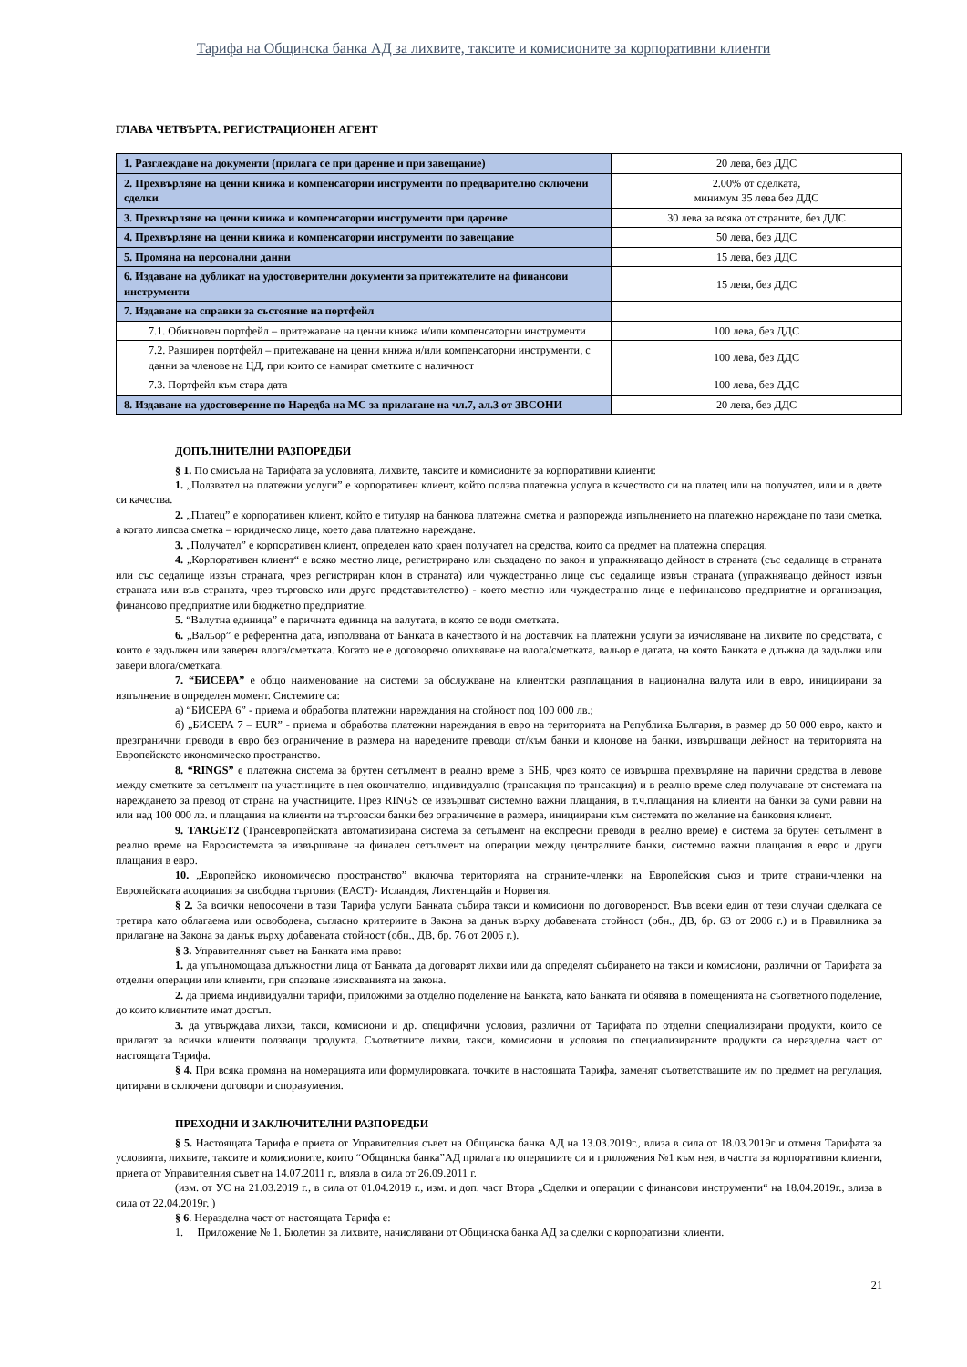Тарифа на Общинска банка АД за лихвите, таксите и комисионите за корпоративни клиенти
ГЛАВА ЧЕТВЪРТА. РЕГИСТРАЦИОНЕН АГЕНТ
| 1. Разглеждане на документи (прилага се при дарение и при завещание) | 20 лева, без ДДС |
| 2. Прехвърляне на ценни книжа и компенсаторни инструменти по предварително сключени сделки | 2.00% от сделката, минимум 35 лева без ДДС |
| 3. Прехвърляне на ценни книжа и компенсаторни инструменти при дарение | 30 лева за всяка от страните, без ДДС |
| 4. Прехвърляне на ценни книжа и компенсаторни инструменти по завещание | 50 лева, без ДДС |
| 5. Промяна на персонални данни | 15 лева, без ДДС |
| 6. Издаване на дубликат на удостоверителни документи за притежателите на финансови инструменти | 15 лева, без ДДС |
| 7. Издаване на справки за състояние на портфейл | |
| 7.1. Обикновен портфейл – притежаване на ценни книжа и/или компенсаторни инструменти | 100 лева, без ДДС |
| 7.2. Разширен портфейл – притежаване на ценни книжа и/или компенсаторни инструменти, с данни за членове на ЦД, при които се намират сметките с наличност | 100 лева, без ДДС |
| 7.3. Портфейл към стара дата | 100 лева, без ДДС |
| 8. Издаване на удостоверение по Наредба на МС за прилагане на чл.7, ал.3 от ЗВСОНИ | 20 лева, без ДДС |
ДОПЪЛНИТЕЛНИ РАЗПОРЕДБИ
§ 1. По смисъла на Тарифата за условията, лихвите, таксите и комисионите за корпоративни клиенти:
1. „Ползвател на платежни услуги” е корпоративен клиент, който ползва платежна услуга в качеството си на платец или на получател, или и в двете си качества.
2. „Платец” е корпоративен клиент, който е титуляр на банкова платежна сметка и разпорежда изпълнението на платежно нареждане по тази сметка, а когато липсва сметка – юридическо лице, което дава платежно нареждане.
3. „Получател” е корпоративен клиент, определен като краен получател на средства, които са предмет на платежна операция.
4. „Корпоративен клиент“ е всяко местно лице, регистрирано или създадено по закон и упражняващо дейност в страната (със седалище в страната или със седалище извън страната, чрез регистриран клон в страната) или чуждестранно лице със седалище извън страната (упражняващо дейност извън страната или във страната, чрез търговско или друго представителство) - което местно или чуждестранно лице е нефинансово предприятие и организация, финансово предприятие или бюджетно предприятие.
5. “Валутна единица” е паричната единица на валутата, в която се води сметката.
6. „Вальор” е референтна дата, използвана от Банката в качеството ѝ на доставчик на платежни услуги за изчисляване на лихвите по средствата, с които е задължен или заверен влога/сметката. Когато не е договорено олихвяване на влога/сметката, вальор е датата, на която Банката е длъжна да задължи или завери влога/сметката.
7. “БИСЕРА” е общо наименование на системи за обслужване на клиентски разплащания в национална валута или в евро, инициирани за изпълнение в определен момент. Системите са:
а) “БИСЕРА 6” - приема и обработва платежни нареждания на стойност под 100 000 лв.;
б) „БИСЕРА 7 – EUR” - приема и обработва платежни нареждания в евро на територията на Република България, в размер до 50 000 евро, както и презгранични преводи в евро без ограничение в размера на наредените преводи от/към банки и клонове на банки, извършващи дейност на територията на Европейското икономическо пространство.
8. “RINGS” е платежна система за брутен сетълмент в реално време в БНБ, чрез която се извършва прехвърляне на парични средства в левове между сметките за сетълмент на участниците в нея окончателно, индивидуално (трансакция по трансакция) и в реално време след получаване от системата на нареждането за превод от страна на участниците. През RINGS се извършват системно важни плащания, в т.ч.плащания на клиенти на банки за суми равни на или над 100 000 лв. и плащания на клиенти на търговски банки без ограничение в размера, инициирани към системата по желание на банковия клиент.
9. TARGET2 (Трансевропейската автоматизирана система за сетълмент на експресни преводи в реално време) е система за брутен сетълмент в реално време на Евросистемата за извършване на финален сетълмент на операции между централните банки, системно важни плащания в евро и други плащания в евро.
10. „Европейско икономическо пространство” включва територията на страните-членки на Европейския съюз и трите страни-членки на Европейската асоциация за свободна търговия (ЕАСТ)- Исландия, Лихтенщайн и Норвегия.
§ 2. За всички непосочени в тази Тарифа услуги Банката събира такси и комисиони по договореност. Във всеки един от тези случаи сделката се третира като облагаема или освободена, съгласно критериите в Закона за данък върху добавената стойност (обн., ДВ, бр. 63 от 2006 г.) и в Правилника за прилагане на Закона за данък върху добавената стойност (обн., ДВ, бр. 76 от 2006 г.).
§ 3. Управителният съвет на Банката има право:
1. да упълномощава длъжностни лица от Банката да договарят лихви или да определят събирането на такси и комисиони, различни от Тарифата за отделни операции или клиенти, при спазване изискванията на закона.
2. да приема индивидуални тарифи, приложими за отделно поделение на Банката, като Банката ги обявява в помещенията на съответното поделение, до които клиентите имат достъп.
3. да утвърждава лихви, такси, комисиони и др. специфични условия, различни от Тарифата по отделни специализирани продукти, които се прилагат за всички клиенти ползващи продукта. Съответните лихви, такси, комисиони и условия по специализираните продукти са неразделна част от настоящата Тарифа.
§ 4. При всяка промяна на номерацията или формулировката, точките в настоящата Тарифа, заменят съответстващите им по предмет на регулация, цитирани в сключени договори и споразумения.
ПРЕХОДНИ И ЗАКЛЮЧИТЕЛНИ РАЗПОРЕДБИ
§ 5. Настоящата Тарифа е приета от Управителния съвет на Общинска банка АД на 13.03.2019г., влиза в сила от 18.03.2019г и отменя Тарифата за условията, лихвите, таксите и комисионите, които “Общинска банка”АД прилага по операциите си и приложения №1 към нея, в частта за корпоративни клиенти, приета от Управителния съвет на 14.07.2011 г., влязла в сила от 26.09.2011 г.
(изм. от УС на 21.03.2019 г., в сила от 01.04.2019 г., изм. и доп. част Втора „Сделки и операции с финансови инструменти“ на 18.04.2019г., влиза в сила от 22.04.2019г. )
§ 6. Неразделна част от настоящата Тарифа е:
1. Приложение № 1. Бюлетин за лихвите, начислявани от Общинска банка АД за сделки с корпоративни клиенти.
21